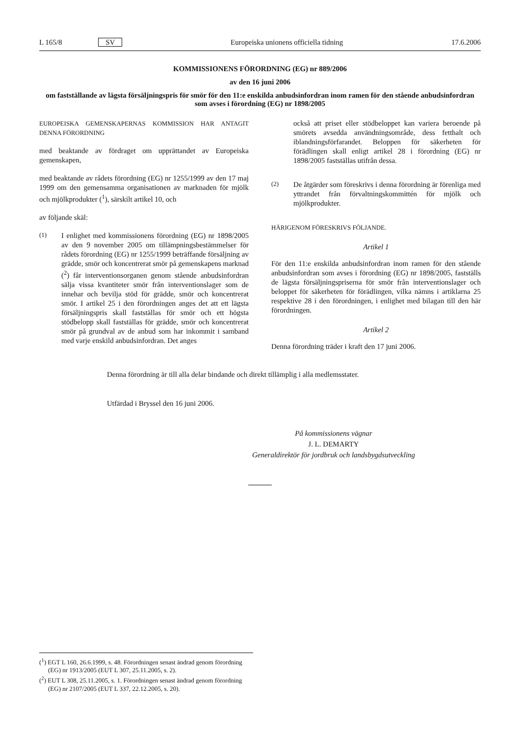L 165/8 SV Europeiska unionens officiella tidning 17.6.2006
KOMMISSIONENS FÖRORDNING (EG) nr 889/2006
av den 16 juni 2006
om fastställande av lägsta försäljningspris för smör för den 11:e enskilda anbudsinfordran inom ramen för den stående anbudsinfordran som avses i förordning (EG) nr 1898/2005
EUROPEISKA GEMENSKAPERNAS KOMMISSION HAR ANTAGIT DENNA FÖRORDNING
med beaktande av fördraget om upprättandet av Europeiska gemenskapen,
med beaktande av rådets förordning (EG) nr 1255/1999 av den 17 maj 1999 om den gemensamma organisationen av marknaden för mjölk och mjölkprodukter (<sup>1</sup>), särskilt artikel 10, och
av följande skäl:
(1)
I enlighet med kommissionens förordning (EG) nr 1898/2005 av den 9 november 2005 om tillämpningsbestämmelser för rådets förordning (EG) nr 1255/1999 beträffande försäljning av grädde, smör och koncentrerat smör på gemenskapens marknad (<sup>2</sup>) får interventionsorganen genom stående anbudsinfordran sälja vissa kvantiteter smör från interventionslager som de innehar och bevilja stöd för grädde, smör och koncentrerat smör. I artikel 25 i den förordningen anges det att ett lägsta försäljningspris skall fastställas för smör och ett högsta stödbelopp skall fastställas för grädde, smör och koncentrerat smör på grundval av de anbud som har inkommit i samband med varje enskild anbudsinfordran. Det anges
också att priset eller stödbeloppet kan variera beroende på smörets avsedda användningsområde, dess fetthalt och iblandningsförfarandet. Beloppen för säkerheten för förädlingen skall enligt artikel 28 i förordning (EG) nr 1898/2005 fastställas utifrån dessa.
(2)
De åtgärder som föreskrivs i denna förordning är förenliga med yttrandet från förvaltningskommittén för mjölk och mjölkprodukter.
HÄRIGENOM FÖRESKRIVS FÖLJANDE.
Artikel 1
För den 11:e enskilda anbudsinfordran inom ramen för den stående anbudsinfordran som avses i förordning (EG) nr 1898/2005, fastställs de lägsta försäljningspriserna för smör från interventionslager och beloppet för säkerheten för förädlingen, vilka nämns i artiklarna 25 respektive 28 i den förordningen, i enlighet med bilagan till den här förordningen.
Artikel 2
Denna förordning träder i kraft den 17 juni 2006.
Denna förordning är till alla delar bindande och direkt tillämplig i alla medlemsstater.
Utfärdad i Bryssel den 16 juni 2006.
På kommissionens vägnar
J. L. DEMARTY
Generaldirektör för jordbruk och landsbygdsutveckling
(<sup>1</sup>) EGT L 160, 26.6.1999, s. 48. Förordningen senast ändrad genom förordning (EG) nr 1913/2005 (EUT L 307, 25.11.2005, s. 2).
(<sup>2</sup>) EUT L 308, 25.11.2005, s. 1. Förordningen senast ändrad genom förordning (EG) nr 2107/2005 (EUT L 337, 22.12.2005, s. 20).